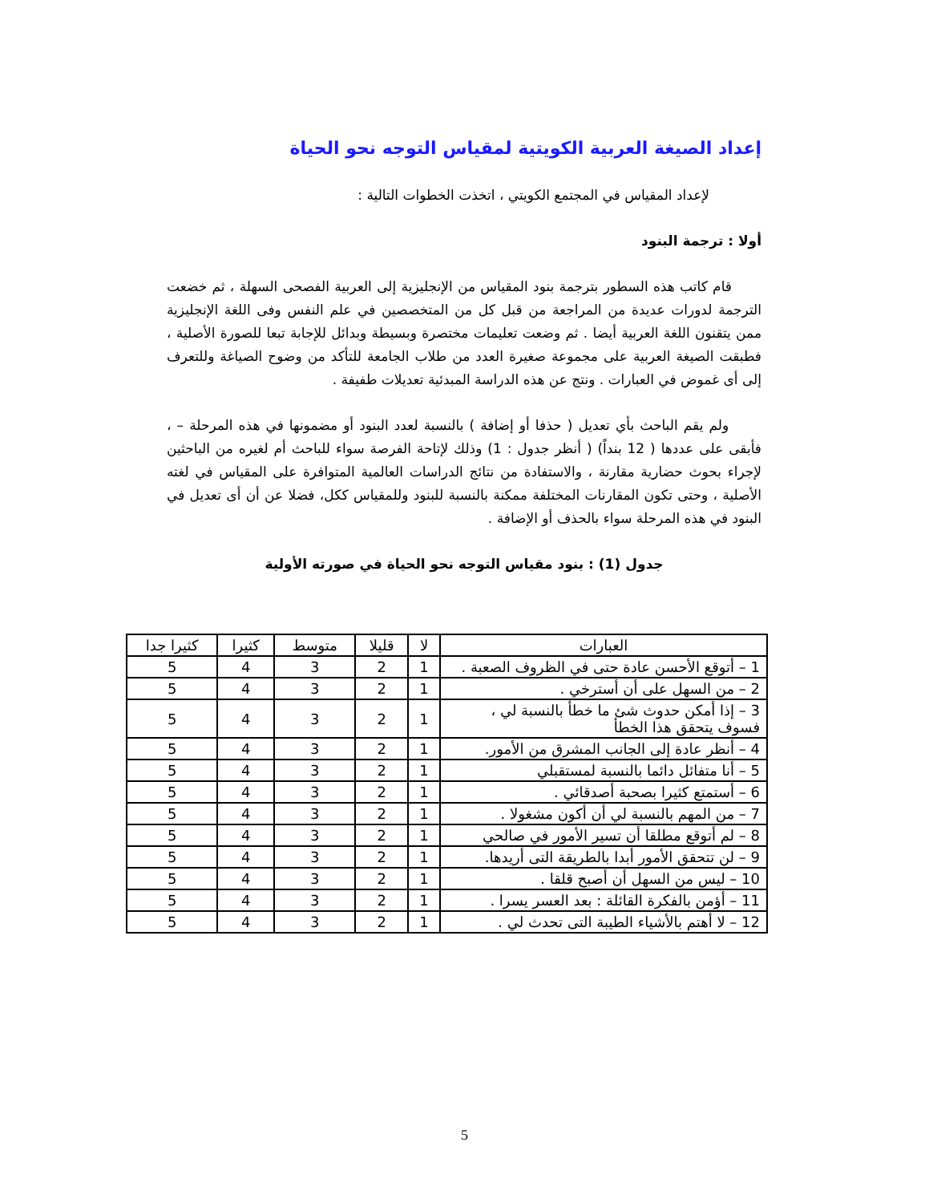إعداد الصيغة العربية الكويتية لمقياس التوجه نحو الحياة
لإعداد المقياس في المجتمع الكويتي ، اتخذت الخطوات التالية :
أولا : ترجمة البنود
قام كاتب هذه السطور بترجمة بنود المقياس من الإنجليزية إلى العربية الفصحى السهلة ، ثم خضعت الترجمة لدورات عديدة من المراجعة من قبل كل من المتخصصين في علم النفس وفى اللغة الإنجليزية ممن يتقنون اللغة العربية أيضا . ثم وضعت تعليمات مختصرة وبسيطة وبدائل للإجابة تبعا للصورة الأصلية ، فطبقت الصيغة العربية على مجموعة صغيرة العدد من طلاب الجامعة للتأكد من وضوح الصياغة وللتعرف إلى أى غموض في العبارات . ونتج عن هذه الدراسة المبدئية تعديلات طفيفة .
ولم يقم الباحث بأي تعديل ( حذفا أو إضافة ) بالنسبة لعدد البنود أو مضمونها في هذه المرحلة – ، فأبقى على عددها ( 12 بنداً) ( أنظر جدول : 1) وذلك لإتاحة الفرصة سواء للباحث أم لغيره من الباحثين لإجراء بحوث حضارية مقارنة ، والاستفادة من نتائج الدراسات العالمية المتوافرة على المقياس في لغته الأصلية ، وحتى تكون المقارنات المختلفة ممكنة بالنسبة للبنود وللمقياس ككل، فضلا عن أن أى تعديل في البنود في هذه المرحلة سواء بالحذف أو الإضافة .
جدول (1) : بنود مقياس التوجه نحو الحياة في صورته الأولية
| العبارات | لا | قليلا | متوسط | كثيرا | كثيرا جدا |
| --- | --- | --- | --- | --- | --- |
| 1 – أتوقع الأحسن عادة حتى في الظروف الصعبة . | 1 | 2 | 3 | 4 | 5 |
| 2 – من السهل على أن أسترخي . | 1 | 2 | 3 | 4 | 5 |
| 3 – إذا أمكن حدوث شئ ما خطأ بالنسبة لي ، فسوف يتحقق هذا الخطأ | 1 | 2 | 3 | 4 | 5 |
| 4 – أنظر عادة إلى الجانب المشرق من الأمور. | 1 | 2 | 3 | 4 | 5 |
| 5 – أنا متفائل دائما بالنسبة لمستقبلي | 1 | 2 | 3 | 4 | 5 |
| 6 – أستمتع كثيرا بصحبة أصدقائي . | 1 | 2 | 3 | 4 | 5 |
| 7 – من المهم بالنسبة لي أن أكون مشغولا . | 1 | 2 | 3 | 4 | 5 |
| 8 – لم أتوقع مطلقا أن تسير الأمور في صالحي | 1 | 2 | 3 | 4 | 5 |
| 9 – لن تتحقق الأمور أبدا بالطريقة التى أريدها. | 1 | 2 | 3 | 4 | 5 |
| 10 – ليس من السهل أن أصبح قلقا . | 1 | 2 | 3 | 4 | 5 |
| 11 – أؤمن بالفكرة القائلة : بعد العسر يسرا . | 1 | 2 | 3 | 4 | 5 |
| 12 – لا أهتم بالأشياء الطيبة التى تحدث لي . | 1 | 2 | 3 | 4 | 5 |
5